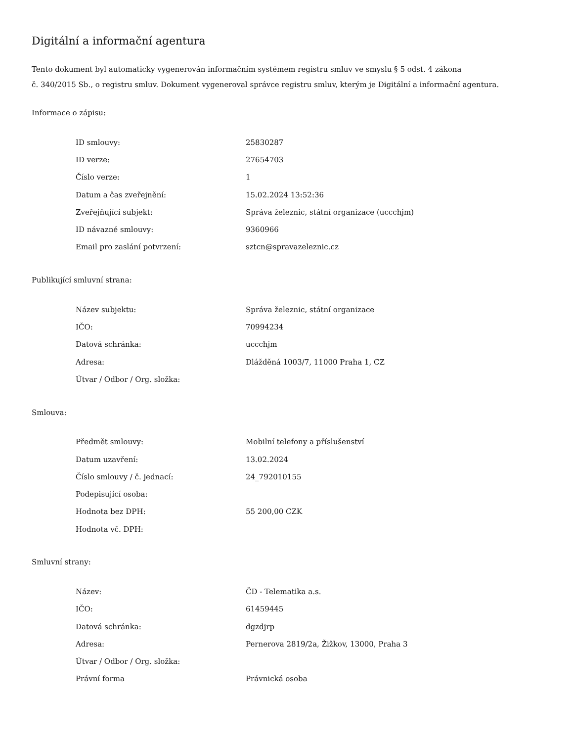Digitální a informační agentura
Tento dokument byl automaticky vygenerován informačním systémem registru smluv ve smyslu § 5 odst. 4 zákona
č. 340/2015 Sb., o registru smluv. Dokument vygeneroval správce registru smluv, kterým je Digitální a informační agentura.
Informace o zápisu:
| ID smlouvy: | 25830287 |
| ID verze: | 27654703 |
| Číslo verze: | 1 |
| Datum a čas zveřejnění: | 15.02.2024 13:52:36 |
| Zveřejňující subjekt: | Správa železnic, státní organizace (uccchjm) |
| ID návazné smlouvy: | 9360966 |
| Email pro zaslání potvrzení: | sztcn@spravazeleznic.cz |
Publikující smluvní strana:
| Název subjektu: | Správa železnic, státní organizace |
| IČO: | 70994234 |
| Datová schránka: | uccchjm |
| Adresa: | Dlážděná 1003/7, 11000 Praha 1, CZ |
| Útvar / Odbor / Org. složka: | |
Smlouva:
| Předmět smlouvy: | Mobilní telefony a příslušenství |
| Datum uzavření: | 13.02.2024 |
| Číslo smlouvy / č. jednací: | 24_792010155 |
| Podepisující osoba: | |
| Hodnota bez DPH: | 55 200,00 CZK |
| Hodnota vč. DPH: | |
Smluvní strany:
| Název: | ČD - Telematika a.s. |
| IČO: | 61459445 |
| Datová schránka: | dgzdjrp |
| Adresa: | Pernerova 2819/2a, Žižkov, 13000, Praha 3 |
| Útvar / Odbor / Org. složka: | |
| Právní forma | Právnická osoba |